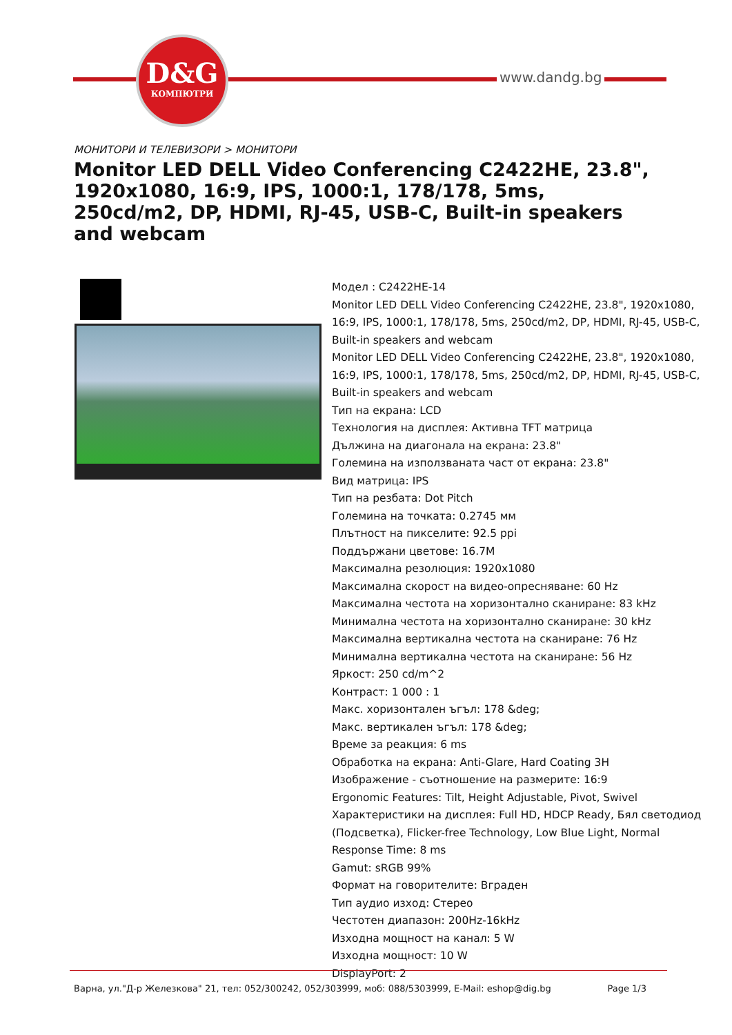D&G
КОМПЮТРИ
www.dandg.bg
МОНИТОРИ И ТЕЛЕВИЗОРИ > МОНИТОРИ
Monitor LED DELL Video Conferencing C2422HE, 23.8", 1920x1080, 16:9, IPS, 1000:1, 178/178, 5ms, 250cd/m2, DP, HDMI, RJ-45, USB-C, Built-in speakers and webcam
Модел : C2422HE-14
Monitor LED DELL Video Conferencing C2422HE, 23.8", 1920x1080, 16:9, IPS, 1000:1, 178/178, 5ms, 250cd/m2, DP, HDMI, RJ-45, USB-C, Built-in speakers and webcam
Monitor LED DELL Video Conferencing C2422HE, 23.8", 1920x1080, 16:9, IPS, 1000:1, 178/178, 5ms, 250cd/m2, DP, HDMI, RJ-45, USB-C, Built-in speakers and webcam
Тип на екрана: LCD
Технология на дисплея: Активна TFT матрица
Дължина на диагонала на екрана: 23.8"
Големина на използваната част от екрана: 23.8"
Вид матрица: IPS
Тип на резбата: Dot Pitch
Големина на точката: 0.2745 мм
Плътност на пикселите: 92.5 ppi
Поддържани цветове: 16.7M
Максимална резолюция: 1920x1080
Максимална скорост на видео-опресняване: 60 Hz
Максимална честота на хоризонтално сканиране: 83 kHz
Минимална честота на хоризонтално сканиране: 30 kHz
Максимална вертикална честота на сканиране: 76 Hz
Минимална вертикална честота на сканиране: 56 Hz
Яркост: 250 cd/m^2
Контраст: 1 000 : 1
Макс. хоризонтален ъгъл: 178 &deg;
Макс. вертикален ъгъл: 178 &deg;
Време за реакция: 6 ms
Обработка на екрана: Anti-Glare, Hard Coating 3H
Изображение - съотношение на размерите: 16:9
Ergonomic Features: Tilt, Height Adjustable, Pivot, Swivel
Характеристики на дисплея: Full HD, HDCP Ready, Бял светодиод (Подсветка), Flicker-free Technology, Low Blue Light, Normal Response Time: 8 ms
Gamut: sRGB 99%
Формат на говорителите: Вграден
Тип аудио изход: Стерео
Честотен диапазон: 200Hz-16kHz
Изходна мощност на канал: 5 W
Изходна мощност: 10 W
DisplayPort: 2
Варна, ул."Д-р Железкова" 21, тел: 052/300242, 052/303999, моб: 088/5303999, E-Mail: eshop@dig.bg Page 1/3